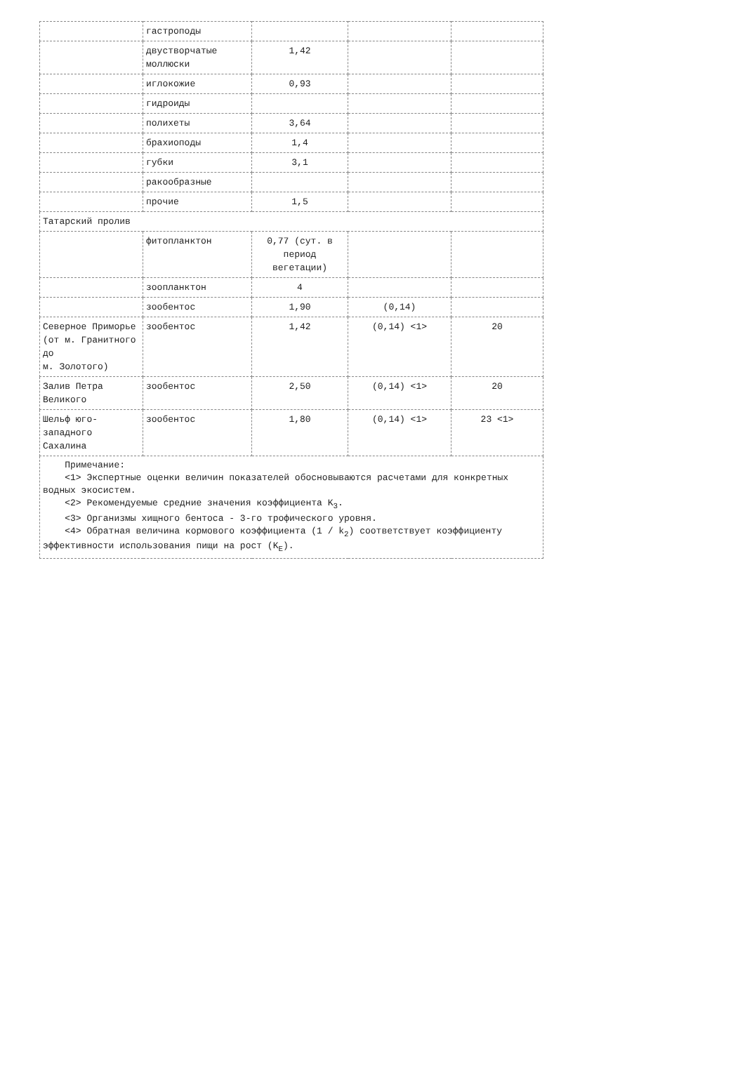| | гастроподы | | | |
| | двустворчатые моллюски | 1,42 | | |
| | иглокожие | 0,93 | | |
| | гидроиды | | | |
| | полихеты | 3,64 | | |
| | брахиоподы | 1,4 | | |
| | губки | 3,1 | | |
| | ракообразные | | | |
| | прочие | 1,5 | | |
| Татарский пролив | | | | |
| | фитопланктон | 0,77 (сут. в период вегетации) | | |
| | зоопланктон | 4 | | |
| | зообентос | 1,90 | (0,14) | |
| Северное Приморье (от м. Гранитного до м. Золотого) | зообентос | 1,42 | (0,14) <1> | 20 |
| Залив Петра Великого | зообентос | 2,50 | (0,14) <1> | 20 |
| Шельф юго-западного Сахалина | зообентос | 1,80 | (0,14) <1> | 23 <1> |
| Примечание: <1> Экспертные оценки величин показателей обосновываются расчетами для конкретных водных экосистем. <2> Рекомендуемые средние значения коэффициента K<sub>3</sub>. <3> Организмы хищного бентоса - 3-го трофического уровня. <4> Обратная величина кормового коэффициента (1 / k<sub>2</sub>) соответствует коэффициенту эффективности использования пищи на рост (K<sub>E</sub>). | | | | |